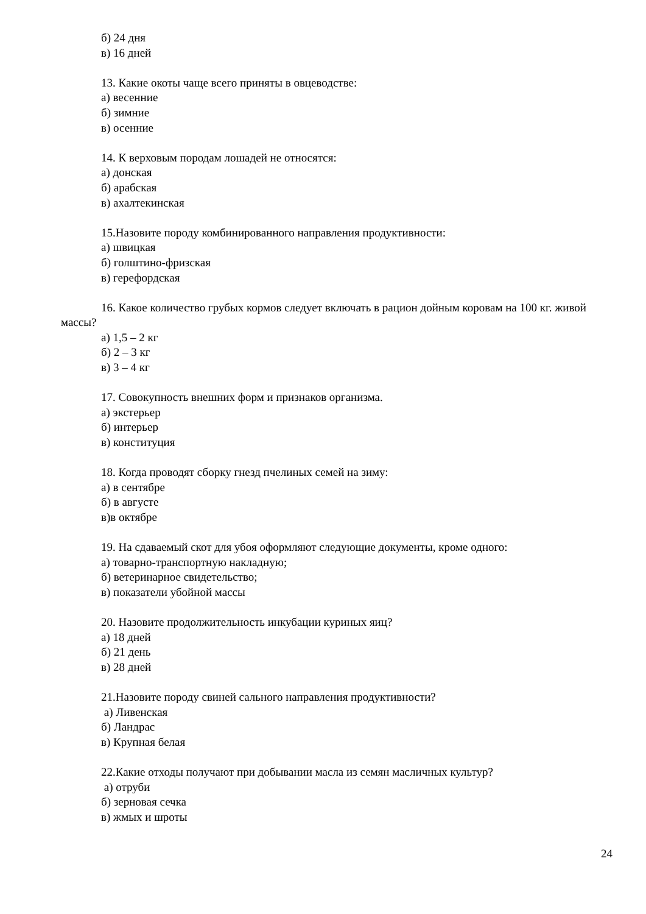б) 24 дня
в) 16 дней
13. Какие окоты чаще всего приняты в овцеводстве:
а) весенние
б) зимние
в) осенние
14. К верховым породам лошадей не относятся:
а) донская
б) арабская
в) ахалтекинская
15.Назовите породу комбинированного направления продуктивности:
а) швицкая
б) голштино-фризская
в) герефордская
16. Какое количество грубых кормов следует включать в рацион дойным коровам на 100 кг. живой массы?
а) 1,5 – 2 кг
б) 2 – 3 кг
в) 3 – 4 кг
17. Совокупность внешних форм и признаков организма.
а) экстерьер
б) интерьер
в) конституция
18. Когда проводят сборку гнезд пчелиных семей на зиму:
а) в сентябре
б) в августе
в)в октябре
19. На сдаваемый скот для убоя оформляют следующие документы, кроме одного:
а) товарно-транспортную накладную;
б) ветеринарное свидетельство;
в) показатели убойной массы
20. Назовите продолжительность инкубации куриных яиц?
а) 18 дней
б) 21 день
в) 28 дней
21.Назовите породу свиней сального направления продуктивности?
а) Ливенская
б) Ландрас
в) Крупная белая
22.Какие отходы получают при добывании масла из семян масличных культур?
а) отруби
б) зерновая сечка
в) жмых и шроты
24